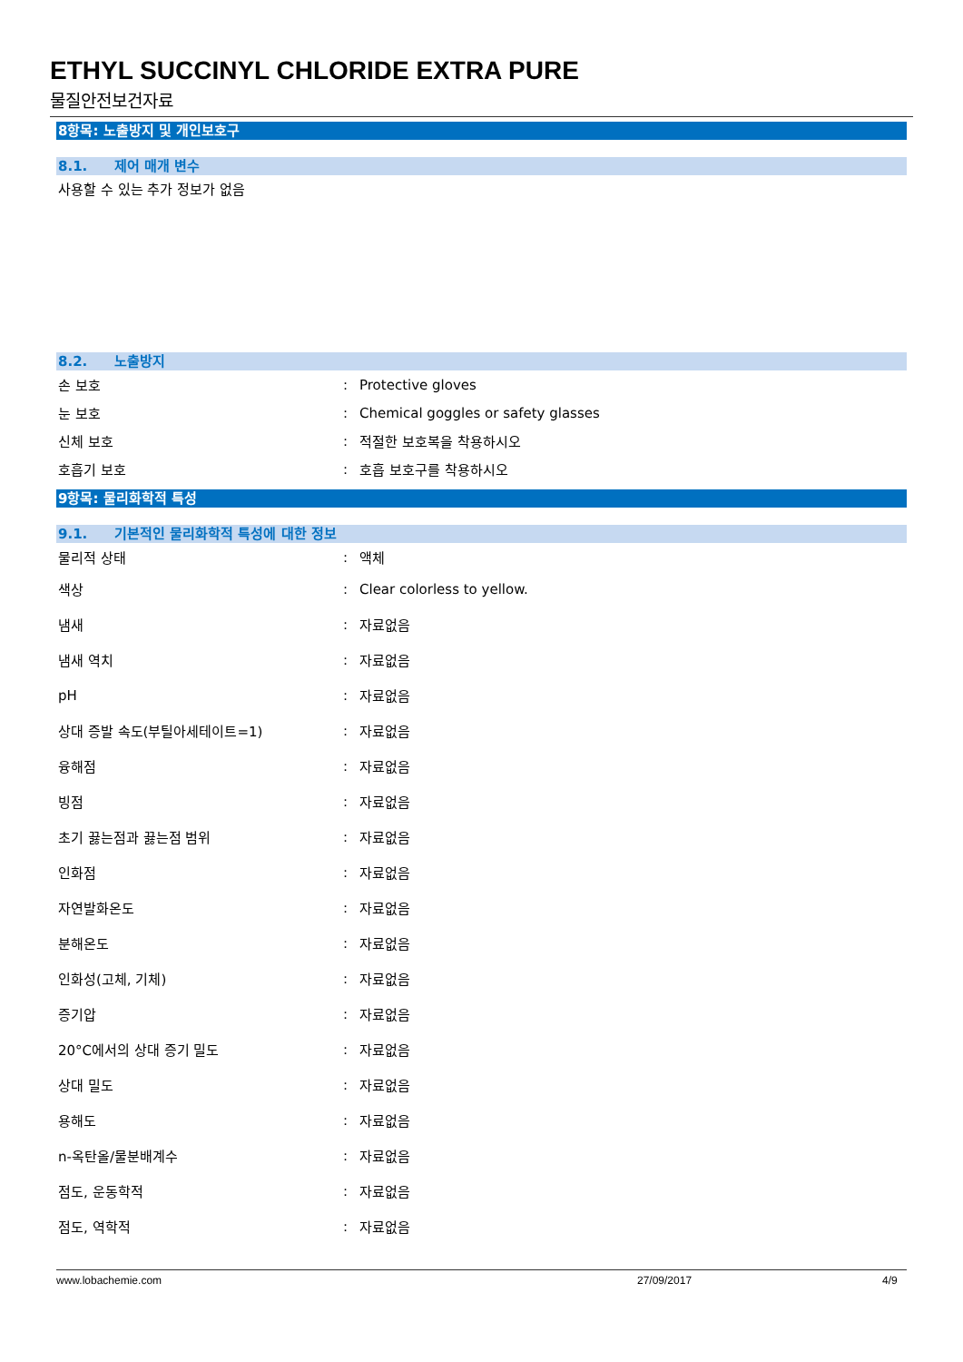ETHYL SUCCINYL CHLORIDE EXTRA PURE
물질안전보건자료
8항목: 노출방지 및 개인보호구
8.1. 제어 매개 변수
사용할 수 있는 추가 정보가 없음
8.2. 노출방지
| 손 보호 | : | Protective gloves |
| 눈 보호 | : | Chemical goggles or safety glasses |
| 신체 보호 | : | 적절한 보호복을 착용하시오 |
| 호흡기 보호 | : | 호흡 보호구를 착용하시오 |
9항목: 물리화학적 특성
9.1. 기본적인 물리화학적 특성에 대한 정보
| 물리적 상태 | : | 액체 |
| 색상 | : | Clear colorless to yellow. |
| 냄새 | : | 자료없음 |
| 냄새 역치 | : | 자료없음 |
| pH | : | 자료없음 |
| 상대 증발 속도(부틸아세테이트=1) | : | 자료없음 |
| 융해점 | : | 자료없음 |
| 빙점 | : | 자료없음 |
| 초기 끓는점과 끓는점 범위 | : | 자료없음 |
| 인화점 | : | 자료없음 |
| 자연발화온도 | : | 자료없음 |
| 분해온도 | : | 자료없음 |
| 인화성(고체, 기체) | : | 자료없음 |
| 증기압 | : | 자료없음 |
| 20°C에서의 상대 증기 밀도 | : | 자료없음 |
| 상대 밀도 | : | 자료없음 |
| 용해도 | : | 자료없음 |
| n-옥탄올/물분배계수 | : | 자료없음 |
| 점도, 운동학적 | : | 자료없음 |
| 점도, 역학적 | : | 자료없음 |
www.lobachemie.com 27/09/2017 4/9